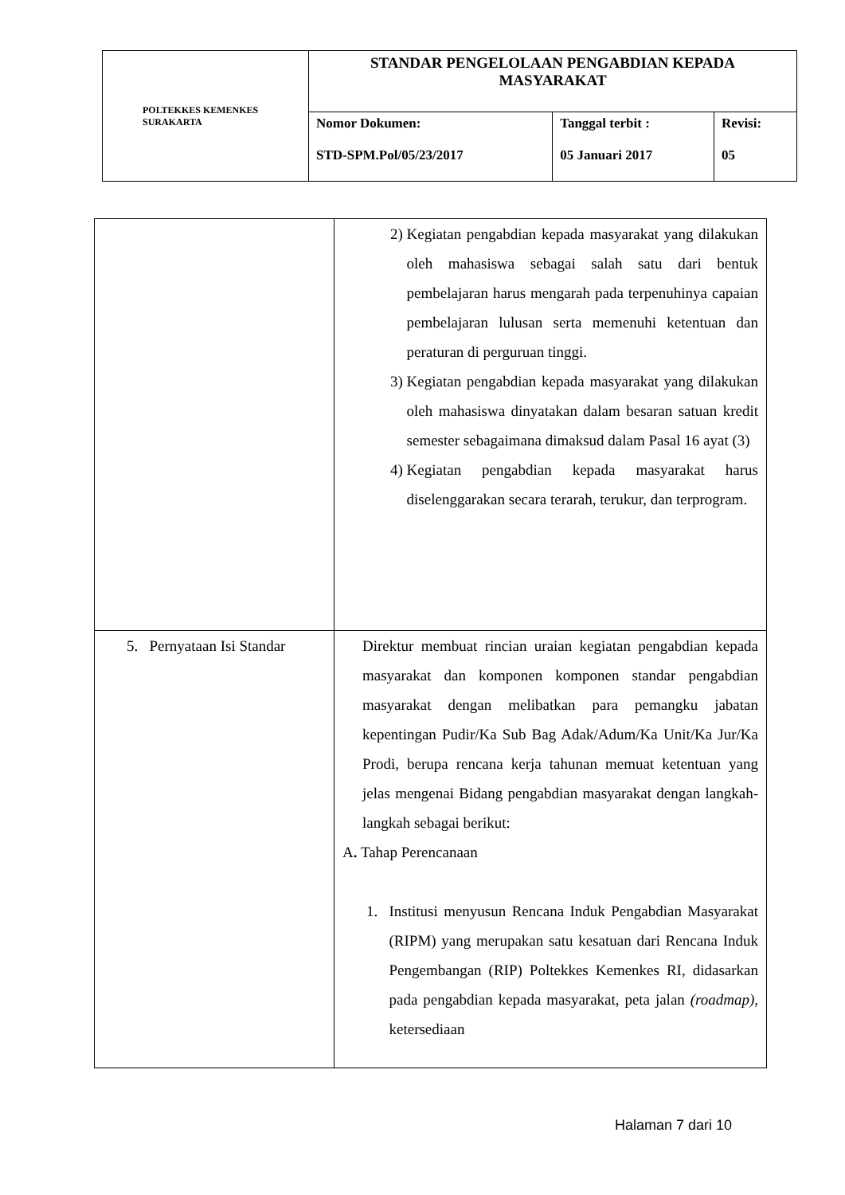| POLTEKKES KEMENKES SURAKARTA | STANDAR PENGELOLAAN PENGABDIAN KEPADA MASYARAKAT | | |
| | Nomor Dokumen: STD-SPM.Pol/05/23/2017 | Tanggal terbit : 05 Januari 2017 | Revisi: 05 |
| | 2) Kegiatan pengabdian kepada masyarakat yang dilakukan oleh mahasiswa sebagai salah satu dari bentuk pembelajaran harus mengarah pada terpenuhinya capaian pembelajaran lulusan serta memenuhi ketentuan dan peraturan di perguruan tinggi. 3) Kegiatan pengabdian kepada masyarakat yang dilakukan oleh mahasiswa dinyatakan dalam besaran satuan kredit semester sebagaimana dimaksud dalam Pasal 16 ayat (3) 4) Kegiatan pengabdian kepada masyarakat harus diselenggarakan secara terarah, terukur, dan terprogram. |
| 5. Pernyataan Isi Standar | Direktur membuat rincian uraian kegiatan pengabdian kepada masyarakat dan komponen komponen standar pengabdian masyarakat dengan melibatkan para pemangku jabatan kepentingan Pudir/Ka Sub Bag Adak/Adum/Ka Unit/Ka Jur/Ka Prodi, berupa rencana kerja tahunan memuat ketentuan yang jelas mengenai Bidang pengabdian masyarakat dengan langkah-langkah sebagai berikut: A . Tahap Perencanaan 1. Institusi menyusun Rencana Induk Pengabdian Masyarakat (RIPM) yang merupakan satu kesatuan dari Rencana Induk Pengembangan (RIP) Poltekkes Kemenkes RI, didasarkan pada pengabdian kepada masyarakat, peta jalan (roadmap) , ketersediaan |
Halaman 7 dari 10